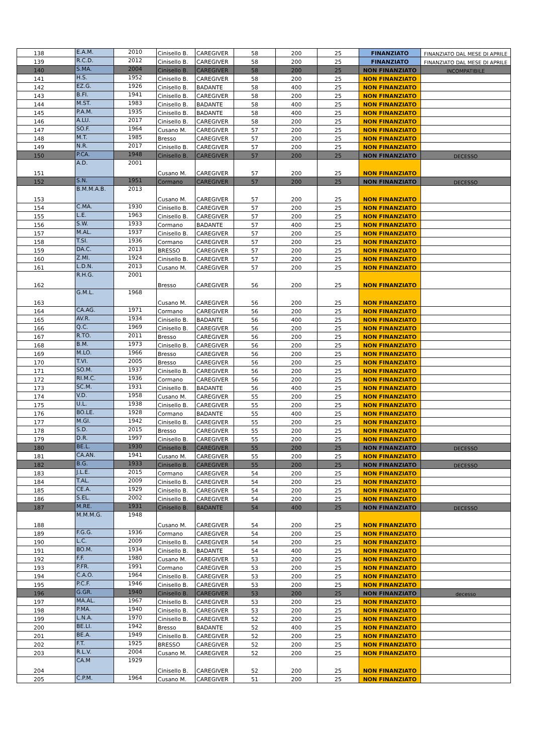| 138 | E.A.M. | 2010 | Cinisello B. | CAREGIVER | 58 | 200 | 25 | FINANZIATO | FINANZIATO DAL MESE DI APRILE |
| 139 | R.C.D. | 2012 | Cinisello B. | CAREGIVER | 58 | 200 | 25 | FINANZIATO | FINANZIATO DAL MESE DI APRILE |
| 140 | S.MA. | 2004 | Cinisello B. | CAREGIVER | 58 | 200 | 25 | NON FINANZIATO | INCOMPATIBILE |
| 141 | H.S. | 1952 | Cinisello B. | CAREGIVER | 58 | 200 | 25 | NON FINANZIATO | |
| 142 | EZ.G. | 1926 | Cinisello B. | BADANTE | 58 | 400 | 25 | NON FINANZIATO | |
| 143 | B.FI. | 1941 | Cinisello B. | CAREGIVER | 58 | 200 | 25 | NON FINANZIATO | |
| 144 | M.ST. | 1983 | Cinisello B. | BADANTE | 58 | 400 | 25 | NON FINANZIATO | |
| 145 | P.A.M. | 1935 | Cinisello B. | BADANTE | 58 | 400 | 25 | NON FINANZIATO | |
| 146 | A.LU. | 2017 | Cinisello B. | CAREGIVER | 58 | 200 | 25 | NON FINANZIATO | |
| 147 | SO.F. | 1964 | Cusano M. | CAREGIVER | 57 | 200 | 25 | NON FINANZIATO | |
| 148 | M.T. | 1985 | Bresso | CAREGIVER | 57 | 200 | 25 | NON FINANZIATO | |
| 149 | N.R. | 2017 | Cinisello B. | CAREGIVER | 57 | 200 | 25 | NON FINANZIATO | |
| 150 | P.CA. | 1948 | Cinisello B. | CAREGIVER | 57 | 200 | 25 | NON FINANZIATO | DECESSO |
| 151 | A.D. | 2001 | Cusano M. | CAREGIVER | 57 | 200 | 25 | NON FINANZIATO | |
| 152 | S.N. | 1951 | Cormano | CAREGIVER | 57 | 200 | 25 | NON FINANZIATO | DECESSO |
| 153 | B.M.M.A.B. | 2013 | Cusano M. | CAREGIVER | 57 | 200 | 25 | NON FINANZIATO | |
| 154 | C.MA. | 1930 | Cinisello B. | CAREGIVER | 57 | 200 | 25 | NON FINANZIATO | |
| 155 | L.E. | 1963 | Cinisello B. | CAREGIVER | 57 | 200 | 25 | NON FINANZIATO | |
| 156 | S.W. | 1933 | Cormano | BADANTE | 57 | 400 | 25 | NON FINANZIATO | |
| 157 | M.AL. | 1937 | Cinisello B. | CAREGIVER | 57 | 200 | 25 | NON FINANZIATO | |
| 158 | T.SI. | 1936 | Cormano | CAREGIVER | 57 | 200 | 25 | NON FINANZIATO | |
| 159 | DA.C. | 2013 | BRESSO | CAREGIVER | 57 | 200 | 25 | NON FINANZIATO | |
| 160 | Z.MI. | 1924 | Cinisello B. | CAREGIVER | 57 | 200 | 25 | NON FINANZIATO | |
| 161 | L.D.N. | 2013 | Cusano M. | CAREGIVER | 57 | 200 | 25 | NON FINANZIATO | |
| 162 | R.H.G. | 2001 | Bresso | CAREGIVER | 56 | 200 | 25 | NON FINANZIATO | |
| 163 | G.M.L. | 1968 | Cusano M. | CAREGIVER | 56 | 200 | 25 | NON FINANZIATO | |
| 164 | CA.AG. | 1971 | Cormano | CAREGIVER | 56 | 200 | 25 | NON FINANZIATO | |
| 165 | AV.R. | 1934 | Cinisello B. | BADANTE | 56 | 400 | 25 | NON FINANZIATO | |
| 166 | Q.C. | 1969 | Cinisello B. | CAREGIVER | 56 | 200 | 25 | NON FINANZIATO | |
| 167 | R.TO. | 2011 | Bresso | CAREGIVER | 56 | 200 | 25 | NON FINANZIATO | |
| 168 | B.M. | 1973 | Cinisello B. | CAREGIVER | 56 | 200 | 25 | NON FINANZIATO | |
| 169 | M.LO. | 1966 | Bresso | CAREGIVER | 56 | 200 | 25 | NON FINANZIATO | |
| 170 | T.VI. | 2005 | Bresso | CAREGIVER | 56 | 200 | 25 | NON FINANZIATO | |
| 171 | SO.M. | 1937 | Cinisello B. | CAREGIVER | 56 | 200 | 25 | NON FINANZIATO | |
| 172 | RI.M.C. | 1936 | Cormano | CAREGIVER | 56 | 200 | 25 | NON FINANZIATO | |
| 173 | SC.M. | 1931 | Cinisello B. | BADANTE | 56 | 400 | 25 | NON FINANZIATO | |
| 174 | V.D. | 1958 | Cusano M. | CAREGIVER | 55 | 200 | 25 | NON FINANZIATO | |
| 175 | U.L. | 1938 | Cinisello B. | CAREGIVER | 55 | 200 | 25 | NON FINANZIATO | |
| 176 | BO.LE. | 1928 | Cormano | BADANTE | 55 | 400 | 25 | NON FINANZIATO | |
| 177 | M.GI. | 1942 | Cinisello B. | CAREGIVER | 55 | 200 | 25 | NON FINANZIATO | |
| 178 | S.D. | 2015 | Bresso | CAREGIVER | 55 | 200 | 25 | NON FINANZIATO | |
| 179 | D.R. | 1997 | Cinisello B. | CAREGIVER | 55 | 200 | 25 | NON FINANZIATO | |
| 180 | BE.L. | 1930 | Cinisello B. | CAREGIVER | 55 | 200 | 25 | NON FINANZIATO | DECESSO |
| 181 | CA.AN. | 1941 | Cusano M. | CAREGIVER | 55 | 200 | 25 | NON FINANZIATO | |
| 182 | B.G. | 1933 | Cinisello B. | CAREGIVER | 55 | 200 | 25 | NON FINANZIATO | DECESSO |
| 183 | J.L.E. | 2015 | Cormano | CAREGIVER | 54 | 200 | 25 | NON FINANZIATO | |
| 184 | T.AL. | 2009 | Cinisello B. | CAREGIVER | 54 | 200 | 25 | NON FINANZIATO | |
| 185 | CE.A. | 1929 | Cinisello B. | CAREGIVER | 54 | 200 | 25 | NON FINANZIATO | |
| 186 | S.EL. | 2002 | Cinisello B. | CAREGIVER | 54 | 200 | 25 | NON FINANZIATO | |
| 187 | M.RE. | 1931 | Cinisello B. | BADANTE | 54 | 400 | 25 | NON FINANZIATO | DECESSO |
| 188 | M.M.M.G. | 1948 | Cusano M. | CAREGIVER | 54 | 200 | 25 | NON FINANZIATO | |
| 189 | F.G.G. | 1936 | Cormano | CAREGIVER | 54 | 200 | 25 | NON FINANZIATO | |
| 190 | L.C. | 2009 | Cinisello B. | CAREGIVER | 54 | 200 | 25 | NON FINANZIATO | |
| 191 | BO.M. | 1934 | Cinisello B. | BADANTE | 54 | 400 | 25 | NON FINANZIATO | |
| 192 | F.F. | 1980 | Cusano M. | CAREGIVER | 53 | 200 | 25 | NON FINANZIATO | |
| 193 | P.FR. | 1991 | Cormano | CAREGIVER | 53 | 200 | 25 | NON FINANZIATO | |
| 194 | C.A.O. | 1964 | Cinisello B. | CAREGIVER | 53 | 200 | 25 | NON FINANZIATO | |
| 195 | P.C.F. | 1946 | Cinisello B. | CAREGIVER | 53 | 200 | 25 | NON FINANZIATO | |
| 196 | G.GR. | 1940 | Cinisello B. | CAREGIVER | 53 | 200 | 25 | NON FINANZIATO | decesso |
| 197 | MA.AL. | 1967 | CInisello B. | CAREGIVER | 53 | 200 | 25 | NON FINANZIATO | |
| 198 | P.MA. | 1940 | Cinisello B. | CAREGIVER | 53 | 200 | 25 | NON FINANZIATO | |
| 199 | L.N.A. | 1970 | Cinisello B. | CAREGIVER | 52 | 200 | 25 | NON FINANZIATO | |
| 200 | BE.LI. | 1942 | Bresso | BADANTE | 52 | 400 | 25 | NON FINANZIATO | |
| 201 | BE.A. | 1949 | Cinisello B. | CAREGIVER | 52 | 200 | 25 | NON FINANZIATO | |
| 202 | F.T. | 1925 | BRESSO | CAREGIVER | 52 | 200 | 25 | NON FINANZIATO | |
| 203 | R.L.V. | 2004 | Cusano M. | CAREGIVER | 52 | 200 | 25 | NON FINANZIATO | |
| 204 | CA.M | 1929 | Cinisello B. | CAREGIVER | 52 | 200 | 25 | NON FINANZIATO | |
| 205 | C.P.M. | 1964 | Cusano M. | CAREGIVER | 51 | 200 | 25 | NON FINANZIATO | |